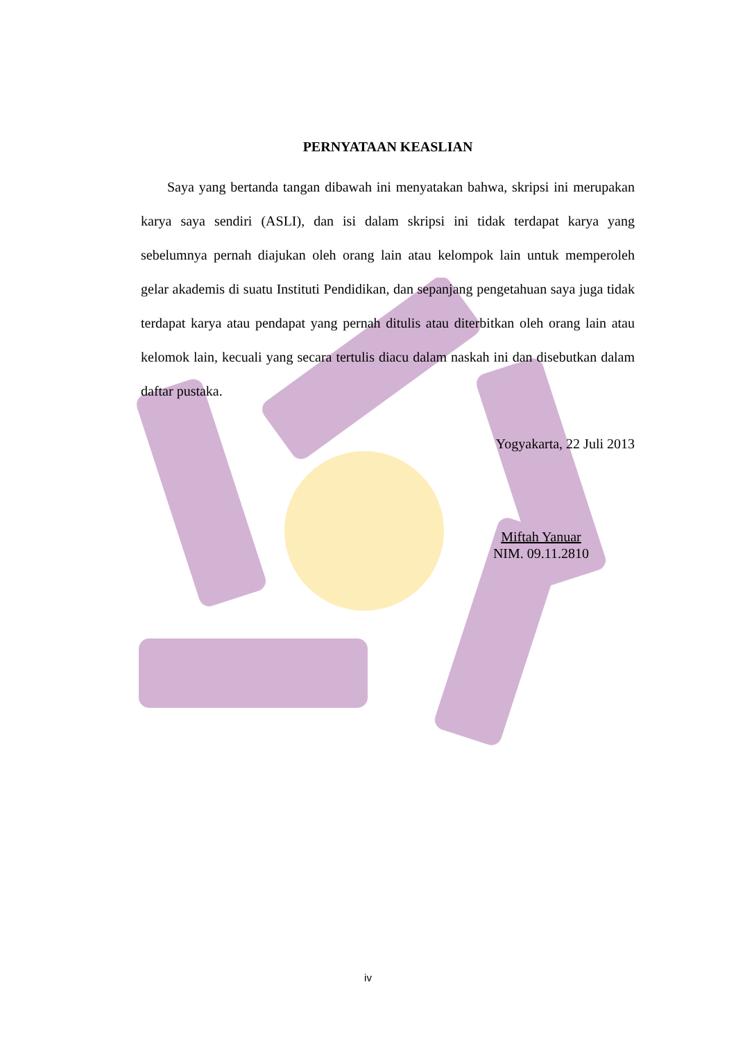PERNYATAAN KEASLIAN
Saya yang bertanda tangan dibawah ini menyatakan bahwa, skripsi ini merupakan karya saya sendiri (ASLI), dan isi dalam skripsi ini tidak terdapat karya yang sebelumnya pernah diajukan oleh orang lain atau kelompok lain untuk memperoleh gelar akademis di suatu Instituti Pendidikan, dan sepanjang pengetahuan saya juga tidak terdapat karya atau pendapat yang pernah ditulis atau diterbitkan oleh orang lain atau kelomok lain, kecuali yang secara tertulis diacu dalam naskah ini dan disebutkan dalam daftar pustaka.
Yogyakarta, 22 Juli 2013
Miftah Yanuar
NIM. 09.11.2810
iv